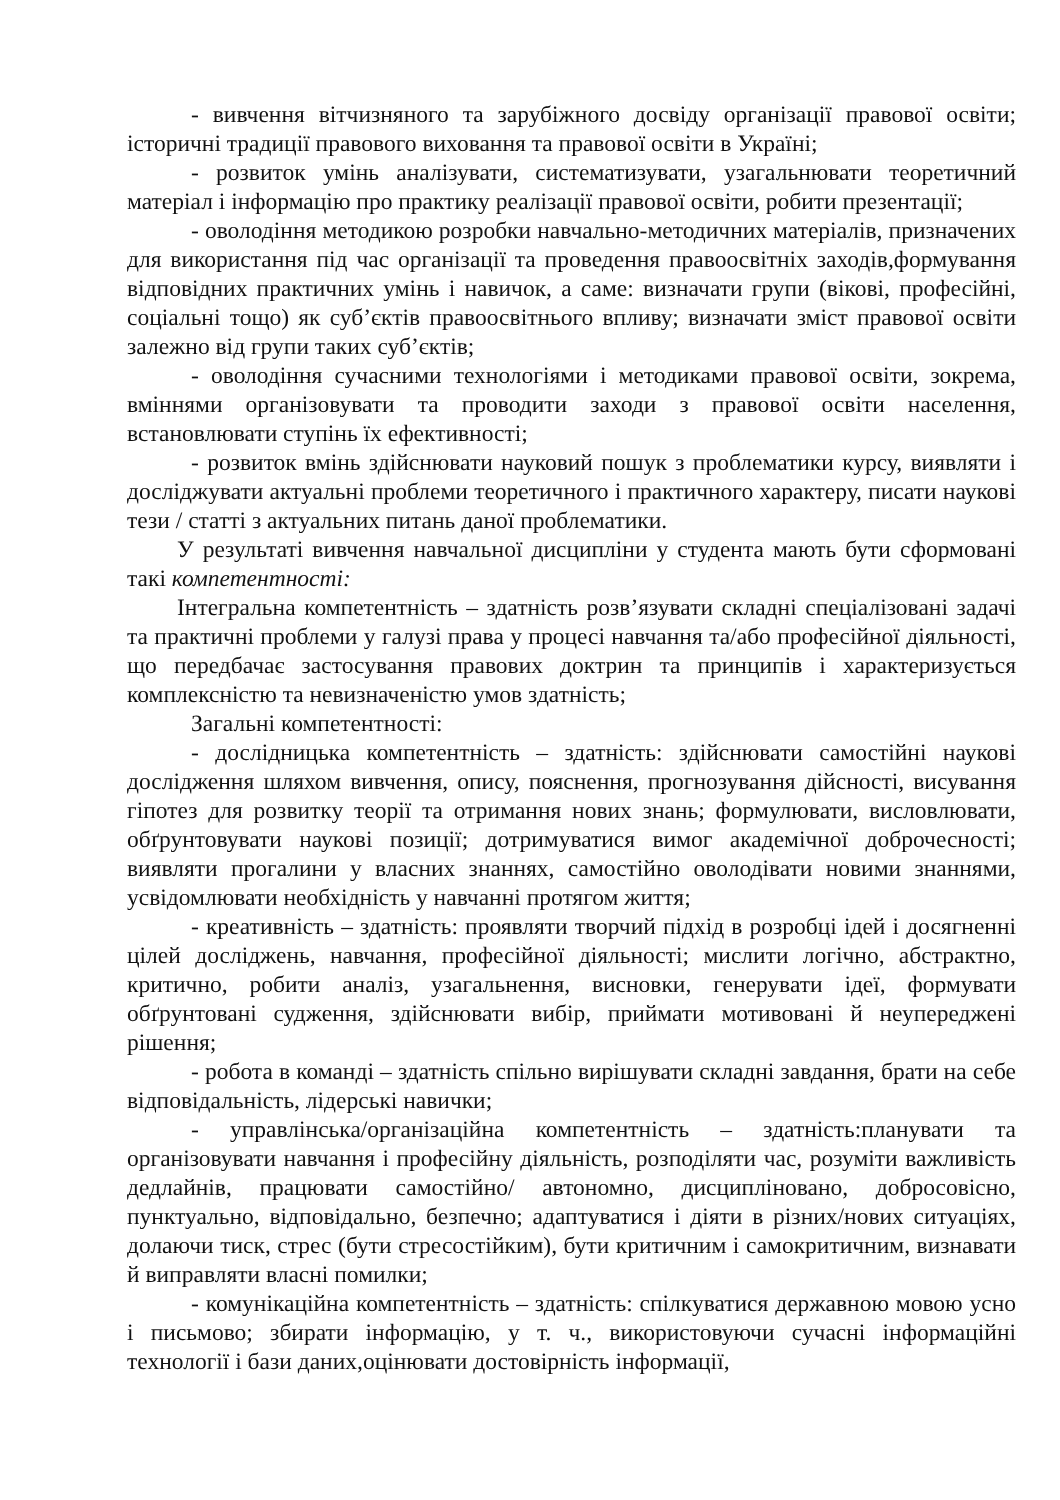- вивчення вітчизняного та зарубіжного досвіду організації правової освіти; історичні традиції правового виховання та правової освіти в Україні;
- розвиток умінь аналізувати, систематизувати, узагальнювати теоретичний матеріал і інформацію про практику реалізації правової освіти, робити презентації;
- оволодіння методикою розробки навчально-методичних матеріалів, призначених для використання під час організації та проведення правоосвітніх заходів,формування відповідних практичних умінь і навичок, а саме: визначати групи (вікові, професійні, соціальні тощо) як суб’єктів правоосвітнього впливу; визначати зміст правової освіти залежно від групи таких суб’єктів;
- оволодіння сучасними технологіями і методиками правової освіти, зокрема, вміннями організовувати та проводити заходи з правової освіти населення, встановлювати ступінь їх ефективності;
- розвиток вмінь здійснювати науковий пошук з проблематики курсу, виявляти і досліджувати актуальні проблеми теоретичного і практичного характеру, писати наукові тези / статті з актуальних питань даної проблематики.
У результаті вивчення навчальної дисципліни у студента мають бути сформовані такі компетентності:
Інтегральна компетентність – здатність розв’язувати складні спеціалізовані задачі та практичні проблеми у галузі права у процесі навчання та/або професійної діяльності, що передбачає застосування правових доктрин та принципів і характеризується комплексністю та невизначеністю умов здатність;
Загальні компетентності:
- дослідницька компетентність – здатність: здійснювати самостійні наукові дослідження шляхом вивчення, опису, пояснення, прогнозування дійсності, висування гіпотез для розвитку теорії та отримання нових знань; формулювати, висловлювати, обґрунтовувати наукові позиції; дотримуватися вимог академічної доброчесності; виявляти прогалини у власних знаннях, самостійно оволодівати новими знаннями, усвідомлювати необхідність у навчанні протягом життя;
- креативність – здатність: проявляти творчий підхід в розробці ідей і досягненні цілей досліджень, навчання, професійної діяльності; мислити логічно, абстрактно, критично, робити аналіз, узагальнення, висновки, генерувати ідеї, формувати обґрунтовані судження, здійснювати вибір, приймати мотивовані й неупереджені рішення;
- робота в команді – здатність спільно вирішувати складні завдання, брати на себе відповідальність, лідерські навички;
- управлінська/організаційна компетентність – здатність:планувати та організовувати навчання і професійну діяльність, розподіляти час, розуміти важливість дедлайнів, працювати самостійно/ автономно, дисципліновано, добросовісно, пунктуально, відповідально, безпечно; адаптуватися і діяти в різних/нових ситуаціях, долаючи тиск, стрес (бути стресостійким), бути критичним і самокритичним, визнавати й виправляти власні помилки;
- комунікаційна компетентність – здатність: спілкуватися державною мовою усно і письмово; збирати інформацію, у т. ч., використовуючи сучасні інформаційні технології і бази даних,оцінювати достовірність інформації,